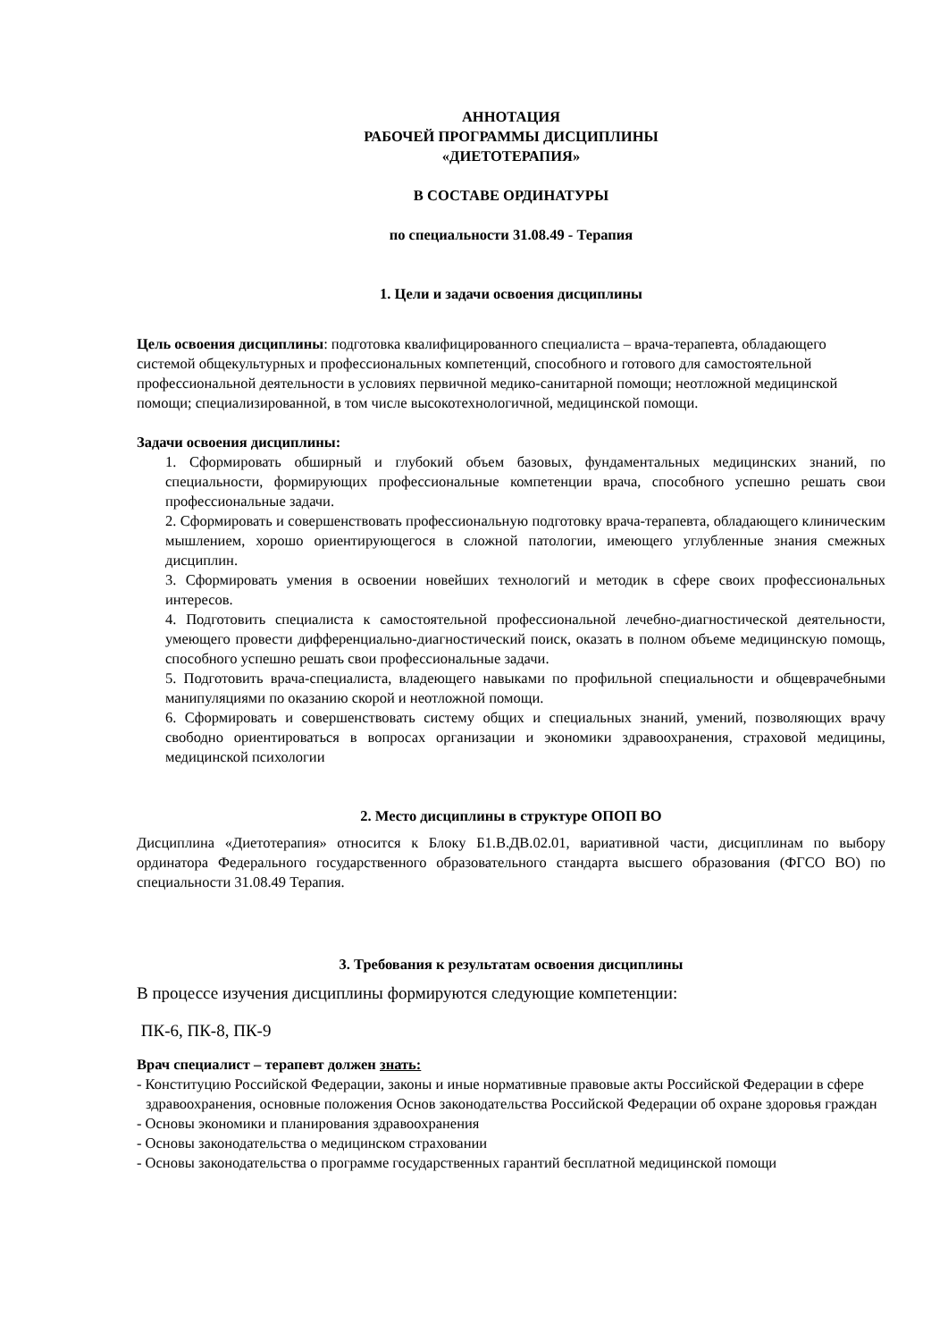АННОТАЦИЯ
РАБОЧЕЙ ПРОГРАММЫ ДИСЦИПЛИНЫ
«ДИЕТОТЕРАПИЯ»
В СОСТАВЕ ОРДИНАТУРЫ
по специальности 31.08.49 - Терапия
1. Цели и задачи освоения дисциплины
Цель освоения дисциплины: подготовка квалифицированного специалиста – врача-терапевта, обладающего системой общекультурных и профессиональных компетенций, способного и готового для самостоятельной профессиональной деятельности в условиях первичной медико-санитарной помощи; неотложной медицинской помощи; специализированной, в том числе высокотехнологичной, медицинской помощи.
Задачи освоения дисциплины:
1. Сформировать обширный и глубокий объем базовых, фундаментальных медицинских знаний, по специальности, формирующих профессиональные компетенции врача, способного успешно решать свои профессиональные задачи.
2. Сформировать и совершенствовать профессиональную подготовку врача-терапевта, обладающего клиническим мышлением, хорошо ориентирующегося в сложной патологии, имеющего углубленные знания смежных дисциплин.
3. Сформировать умения в освоении новейших технологий и методик в сфере своих профессиональных интересов.
4. Подготовить специалиста к самостоятельной профессиональной лечебно-диагностической деятельности, умеющего провести дифференциально-диагностический поиск, оказать в полном объеме медицинскую помощь, способного успешно решать свои профессиональные задачи.
5. Подготовить врача-специалиста, владеющего навыками по профильной специальности и общеврачебными манипуляциями по оказанию скорой и неотложной помощи.
6. Сформировать и совершенствовать систему общих и специальных знаний, умений, позволяющих врачу свободно ориентироваться в вопросах организации и экономики здравоохранения, страховой медицины, медицинской психологии
2. Место дисциплины в структуре ОПОП ВО
Дисциплина «Диетотерапия» относится к Блоку Б1.В.ДВ.02.01, вариативной части, дисциплинам по выбору ординатора Федерального государственного образовательного стандарта высшего образования (ФГСО ВО) по специальности 31.08.49 Терапия.
3. Требования к результатам освоения дисциплины
В процессе изучения дисциплины формируются следующие компетенции:
ПК-6, ПК-8, ПК-9
Врач специалист – терапевт должен знать:
- Конституцию Российской Федерации, законы и иные нормативные правовые акты Российской Федерации в сфере здравоохранения, основные положения Основ законодательства Российской Федерации об охране здоровья граждан
- Основы экономики и планирования здравоохранения
- Основы законодательства о медицинском страховании
- Основы законодательства о программе государственных гарантий бесплатной медицинской помощи